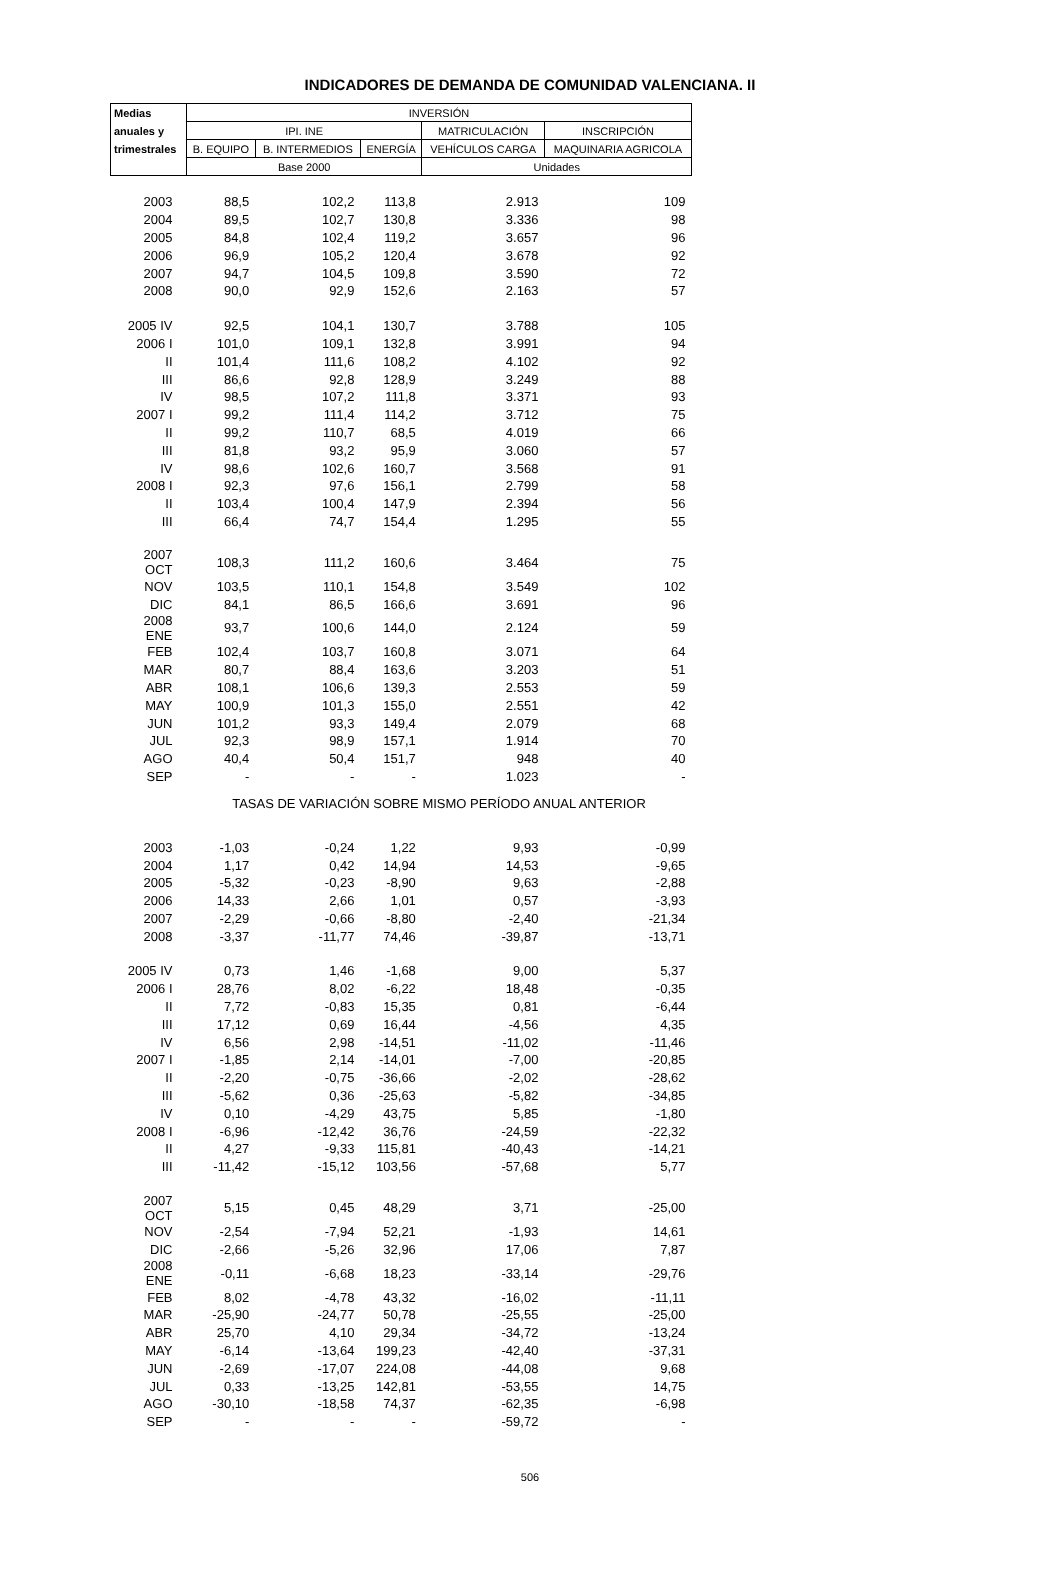INDICADORES DE DEMANDA DE COMUNIDAD VALENCIANA. II
| Medias | INVERSIÓN | | | | |
| --- | --- | --- | --- | --- | --- |
| anuales y | IPI. INE | | | MATRICULACIÓN | INSCRIPCIÓN |
| trimestrales | B. EQUIPO | B. INTERMEDIOS | ENERGÍA | VEHÍCULOS CARGA | MAQUINARIA AGRICOLA |
| | Base 2000 | | | Unidades | |
| 2003 | 88,5 | 102,2 | 113,8 | 2.913 | 109 |
| 2004 | 89,5 | 102,7 | 130,8 | 3.336 | 98 |
| 2005 | 84,8 | 102,4 | 119,2 | 3.657 | 96 |
| 2006 | 96,9 | 105,2 | 120,4 | 3.678 | 92 |
| 2007 | 94,7 | 104,5 | 109,8 | 3.590 | 72 |
| 2008 | 90,0 | 92,9 | 152,6 | 2.163 | 57 |
| 2005 IV | 92,5 | 104,1 | 130,7 | 3.788 | 105 |
| 2006 I | 101,0 | 109,1 | 132,8 | 3.991 | 94 |
| II | 101,4 | 111,6 | 108,2 | 4.102 | 92 |
| III | 86,6 | 92,8 | 128,9 | 3.249 | 88 |
| IV | 98,5 | 107,2 | 111,8 | 3.371 | 93 |
| 2007 I | 99,2 | 111,4 | 114,2 | 3.712 | 75 |
| II | 99,2 | 110,7 | 68,5 | 4.019 | 66 |
| III | 81,8 | 93,2 | 95,9 | 3.060 | 57 |
| IV | 98,6 | 102,6 | 160,7 | 3.568 | 91 |
| 2008 I | 92,3 | 97,6 | 156,1 | 2.799 | 58 |
| II | 103,4 | 100,4 | 147,9 | 2.394 | 56 |
| III | 66,4 | 74,7 | 154,4 | 1.295 | 55 |
| 2007 OCT | 108,3 | 111,2 | 160,6 | 3.464 | 75 |
| NOV | 103,5 | 110,1 | 154,8 | 3.549 | 102 |
| DIC | 84,1 | 86,5 | 166,6 | 3.691 | 96 |
| 2008 ENE | 93,7 | 100,6 | 144,0 | 2.124 | 59 |
| FEB | 102,4 | 103,7 | 160,8 | 3.071 | 64 |
| MAR | 80,7 | 88,4 | 163,6 | 3.203 | 51 |
| ABR | 108,1 | 106,6 | 139,3 | 2.553 | 59 |
| MAY | 100,9 | 101,3 | 155,0 | 2.551 | 42 |
| JUN | 101,2 | 93,3 | 149,4 | 2.079 | 68 |
| JUL | 92,3 | 98,9 | 157,1 | 1.914 | 70 |
| AGO | 40,4 | 50,4 | 151,7 | 948 | 40 |
| SEP | - | - | - | 1.023 | - |
| | TASAS DE VARIACIÓN SOBRE MISMO PERÍODO ANUAL ANTERIOR | | | | |
| 2003 | -1,03 | -0,24 | 1,22 | 9,93 | -0,99 |
| 2004 | 1,17 | 0,42 | 14,94 | 14,53 | -9,65 |
| 2005 | -5,32 | -0,23 | -8,90 | 9,63 | -2,88 |
| 2006 | 14,33 | 2,66 | 1,01 | 0,57 | -3,93 |
| 2007 | -2,29 | -0,66 | -8,80 | -2,40 | -21,34 |
| 2008 | -3,37 | -11,77 | 74,46 | -39,87 | -13,71 |
| 2005 IV | 0,73 | 1,46 | -1,68 | 9,00 | 5,37 |
| 2006 I | 28,76 | 8,02 | -6,22 | 18,48 | -0,35 |
| II | 7,72 | -0,83 | 15,35 | 0,81 | -6,44 |
| III | 17,12 | 0,69 | 16,44 | -4,56 | 4,35 |
| IV | 6,56 | 2,98 | -14,51 | -11,02 | -11,46 |
| 2007 I | -1,85 | 2,14 | -14,01 | -7,00 | -20,85 |
| II | -2,20 | -0,75 | -36,66 | -2,02 | -28,62 |
| III | -5,62 | 0,36 | -25,63 | -5,82 | -34,85 |
| IV | 0,10 | -4,29 | 43,75 | 5,85 | -1,80 |
| 2008 I | -6,96 | -12,42 | 36,76 | -24,59 | -22,32 |
| II | 4,27 | -9,33 | 115,81 | -40,43 | -14,21 |
| III | -11,42 | -15,12 | 103,56 | -57,68 | 5,77 |
| 2007 OCT | 5,15 | 0,45 | 48,29 | 3,71 | -25,00 |
| NOV | -2,54 | -7,94 | 52,21 | -1,93 | 14,61 |
| DIC | -2,66 | -5,26 | 32,96 | 17,06 | 7,87 |
| 2008 ENE | -0,11 | -6,68 | 18,23 | -33,14 | -29,76 |
| FEB | 8,02 | -4,78 | 43,32 | -16,02 | -11,11 |
| MAR | -25,90 | -24,77 | 50,78 | -25,55 | -25,00 |
| ABR | 25,70 | 4,10 | 29,34 | -34,72 | -13,24 |
| MAY | -6,14 | -13,64 | 199,23 | -42,40 | -37,31 |
| JUN | -2,69 | -17,07 | 224,08 | -44,08 | 9,68 |
| JUL | 0,33 | -13,25 | 142,81 | -53,55 | 14,75 |
| AGO | -30,10 | -18,58 | 74,37 | -62,35 | -6,98 |
| SEP | - | - | - | -59,72 | - |
506